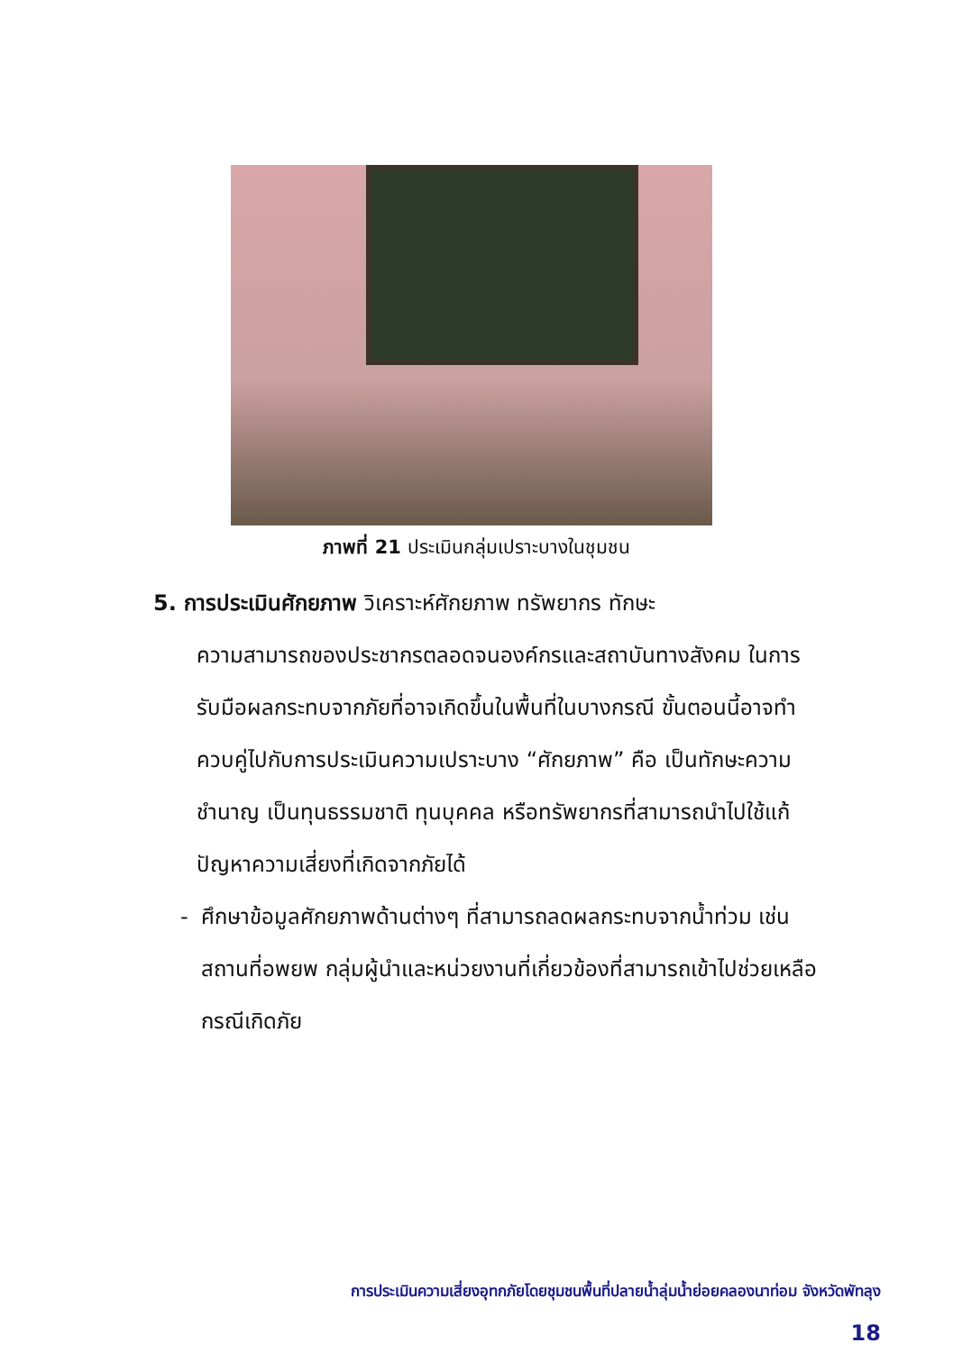ภาพที่ 21 ประเมินกลุ่มเปราะบางในชุมชน
5. การประเมินศักยภาพ วิเคราะห์ศักยภาพ ทรัพยากร ทักษะ
ความสามารถของประชากรตลอดจนองค์กรและสถาบันทางสังคม ในการรับมือผลกระทบจากภัยที่อาจเกิดขึ้นในพื้นที่ในบางกรณี ขั้นตอนนี้อาจทำควบคู่ไปกับการประเมินความเปราะบาง “ศักยภาพ” คือ เป็นทักษะความชำนาญ เป็นทุนธรรมชาติ ทุนบุคคล หรือทรัพยากรที่สามารถนำไปใช้แก้ปัญหาความเสี่ยงที่เกิดจากภัยได้
- ศึกษาข้อมูลศักยภาพด้านต่างๆ ที่สามารถลดผลกระทบจากน้ำท่วม เช่น สถานที่อพยพ กลุ่มผู้นำและหน่วยงานที่เกี่ยวข้องที่สามารถเข้าไปช่วยเหลือกรณีเกิดภัย
การประเมินความเสี่ยงอุทกภัยโดยชุมชนพื้นที่ปลายน้ำลุ่มน้ำย่อยคลองนาท่อม จังหวัดพัทลุง
18